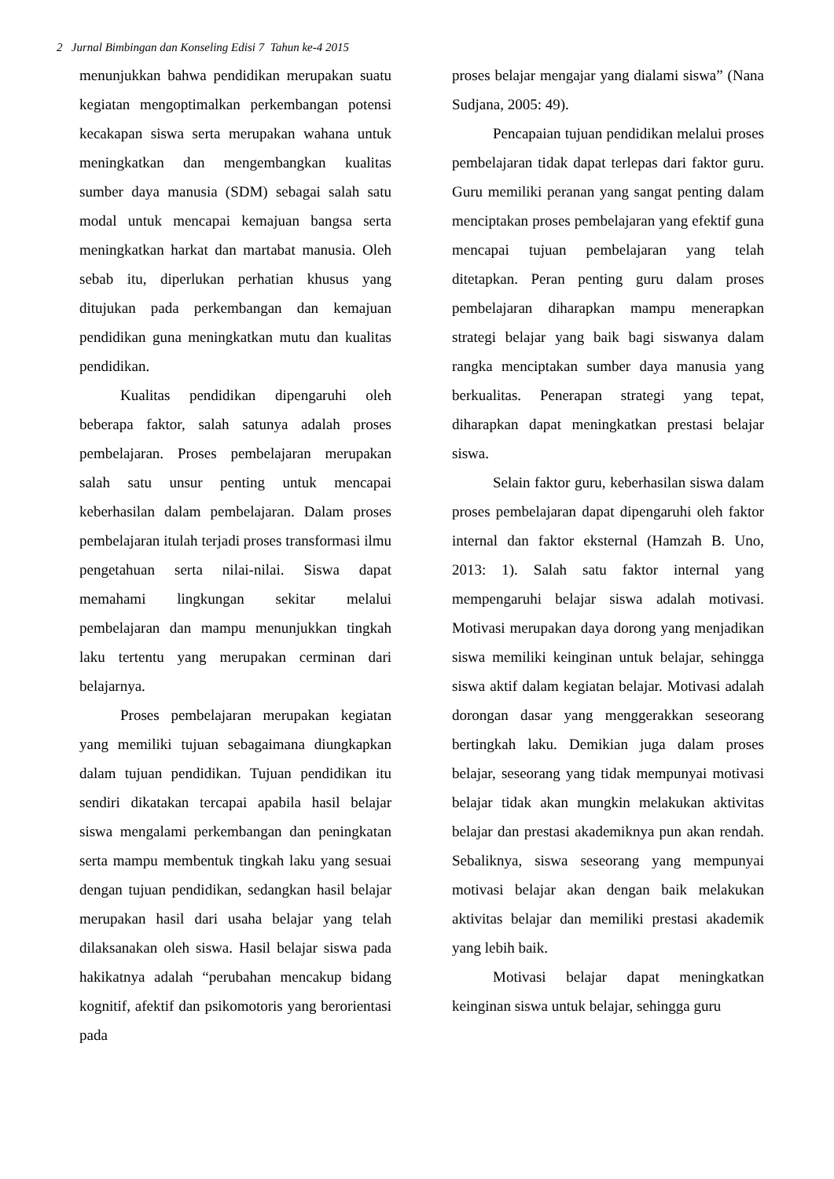2 Jurnal Bimbingan dan Konseling Edisi 7 Tahun ke-4 2015
menunjukkan bahwa pendidikan merupakan suatu kegiatan mengoptimalkan perkembangan potensi kecakapan siswa serta merupakan wahana untuk meningkatkan dan mengembangkan kualitas sumber daya manusia (SDM) sebagai salah satu modal untuk mencapai kemajuan bangsa serta meningkatkan harkat dan martabat manusia. Oleh sebab itu, diperlukan perhatian khusus yang ditujukan pada perkembangan dan kemajuan pendidikan guna meningkatkan mutu dan kualitas pendidikan.
Kualitas pendidikan dipengaruhi oleh beberapa faktor, salah satunya adalah proses pembelajaran. Proses pembelajaran merupakan salah satu unsur penting untuk mencapai keberhasilan dalam pembelajaran. Dalam proses pembelajaran itulah terjadi proses transformasi ilmu pengetahuan serta nilai-nilai. Siswa dapat memahami lingkungan sekitar melalui pembelajaran dan mampu menunjukkan tingkah laku tertentu yang merupakan cerminan dari belajarnya.
Proses pembelajaran merupakan kegiatan yang memiliki tujuan sebagaimana diungkapkan dalam tujuan pendidikan. Tujuan pendidikan itu sendiri dikatakan tercapai apabila hasil belajar siswa mengalami perkembangan dan peningkatan serta mampu membentuk tingkah laku yang sesuai dengan tujuan pendidikan, sedangkan hasil belajar merupakan hasil dari usaha belajar yang telah dilaksanakan oleh siswa. Hasil belajar siswa pada hakikatnya adalah “perubahan mencakup bidang kognitif, afektif dan psikomotoris yang berorientasi pada
proses belajar mengajar yang dialami siswa” (Nana Sudjana, 2005: 49).
Pencapaian tujuan pendidikan melalui proses pembelajaran tidak dapat terlepas dari faktor guru. Guru memiliki peranan yang sangat penting dalam menciptakan proses pembelajaran yang efektif guna mencapai tujuan pembelajaran yang telah ditetapkan. Peran penting guru dalam proses pembelajaran diharapkan mampu menerapkan strategi belajar yang baik bagi siswanya dalam rangka menciptakan sumber daya manusia yang berkualitas. Penerapan strategi yang tepat, diharapkan dapat meningkatkan prestasi belajar siswa.
Selain faktor guru, keberhasilan siswa dalam proses pembelajaran dapat dipengaruhi oleh faktor internal dan faktor eksternal (Hamzah B. Uno, 2013: 1). Salah satu faktor internal yang mempengaruhi belajar siswa adalah motivasi. Motivasi merupakan daya dorong yang menjadikan siswa memiliki keinginan untuk belajar, sehingga siswa aktif dalam kegiatan belajar. Motivasi adalah dorongan dasar yang menggerakkan seseorang bertingkah laku. Demikian juga dalam proses belajar, seseorang yang tidak mempunyai motivasi belajar tidak akan mungkin melakukan aktivitas belajar dan prestasi akademiknya pun akan rendah. Sebaliknya, siswa seseorang yang mempunyai motivasi belajar akan dengan baik melakukan aktivitas belajar dan memiliki prestasi akademik yang lebih baik.
Motivasi belajar dapat meningkatkan keinginan siswa untuk belajar, sehingga guru